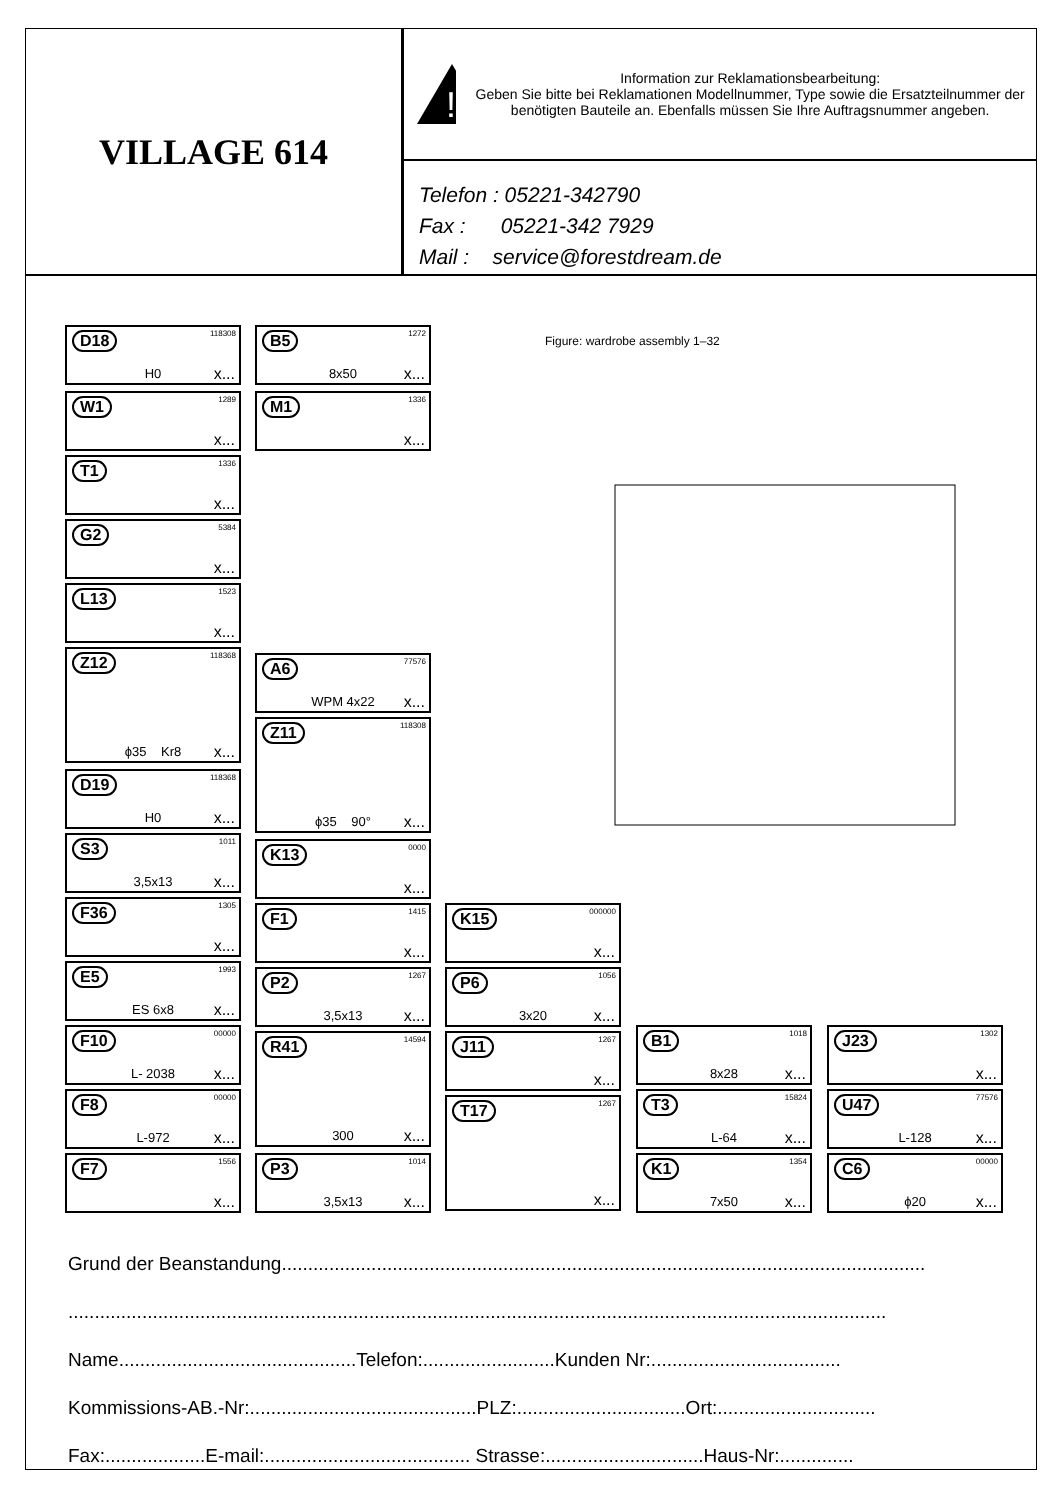VILLAGE 614
!
Information zur Reklamationsbearbeitung:
Geben Sie bitte bei Reklamationen Modellnummer, Type sowie die Ersatzteilnummer der benötigten Bauteile an. Ebenfalls müssen Sie Ihre Auftragsnummer angeben.
Telefon : 05221-342790
Fax : 05221-342 7929
Mail : service@forestdream.de
D18 118308
H0 x...
B5 1272
8x50 x...
W1 1289
x...
M1 1336
x...
T1 1336
x...
G2 5384
x...
L13 1523
x...
Z12 118368
ϕ35 Kr8 x...
A6 77576
WPM 4x22 x...
Z11 118308
ϕ35 90° x...
D19 118368
H0 x...
S3 1011
3,5x13 x...
K13 0000
x...
F36 1305
x...
F1 1415
x...
K15 000000
x...
E5 1993
ES 6x8 x...
P2 1267
3,5x13 x...
P6 1056
3x20 x...
F10 00000
L- 2038 x...
R41 14594
300 x...
J11 1267
x...
B1 1018
8x28 x...
J23 1302
x...
F8 00000
L-972 x...
T17 1267
x...
T3 15824
L-64 x...
U47 77576
L-128 x...
F7 1556
x...
P3 1014
3,5x13 x...
K1 1354
7x50 x...
C6 00000
ϕ20 x...
Figure: wardrobe assembly 1–32
Grund der Beanstandung..........................................................................................................................
...........................................................................................................................................................
Name.............................................Telefon:.........................Kunden Nr:....................................
Kommissions-AB.-Nr:...........................................PLZ:................................Ort:..............................
Fax:...................E-mail:....................................... Strasse:..............................Haus-Nr:..............